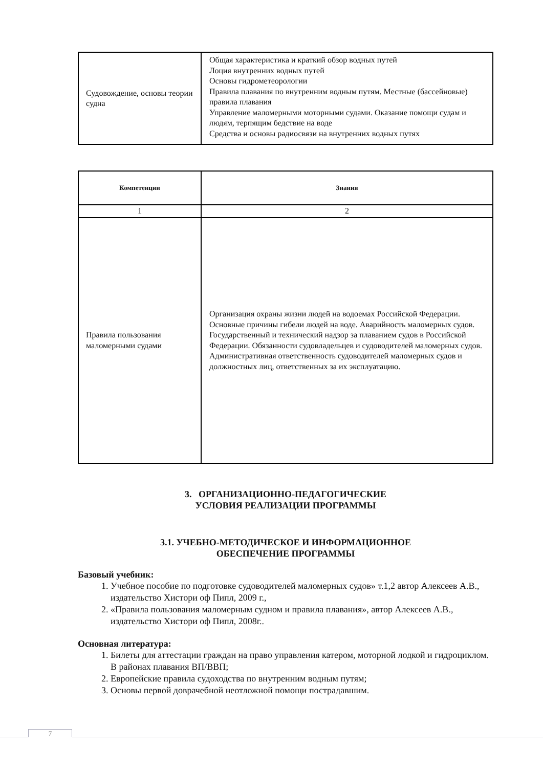| Судовождение, основы теории судна | Общая характеристика и краткий обзор водных путей Лоция внутренних водных путей Основы гидрометеорологии Правила плавания по внутренним водным путям. Местные (бассейновые) правила плавания Управление маломерными моторными судами. Оказание помощи судам и людям, терпящим бедствие на воде Средства и основы радиосвязи на внутренних водных путях |
| Компетенции | Знания |
| --- | --- |
| 1 | 2 |
| Правила пользования маломерными судами | Организация охраны жизни людей на водоемах Российской Федерации. Основные причины гибели людей на воде. Аварийность маломерных судов. Государственный и технический надзор за плаванием судов в Российской Федерации. Обязанности судовладельцев и судоводителей маломерных судов. Административная ответственность судоводителей маломерных судов и должностных лиц, ответственных за их эксплуатацию. |
3. ОРГАНИЗАЦИОННО-ПЕДАГОГИЧЕСКИЕ
УСЛОВИЯ РЕАЛИЗАЦИИ ПРОГРАММЫ
3.1. УЧЕБНО-МЕТОДИЧЕСКОЕ И ИНФОРМАЦИОННОЕ
ОБЕСПЕЧЕНИЕ ПРОГРАММЫ
Базовый учебник:
1. Учебное пособие по подготовке судоводителей маломерных судов» т.1,2 автор Алексеев А.В., издательство Хистори оф Пипл, 2009 г.,
2. «Правила пользования маломерным судном и правила плавания», автор Алексеев А.В., издательство Хистори оф Пипл, 2008г..
Основная литература:
1. Билеты для аттестации граждан на право управления катером, моторной лодкой и гидроциклом. В районах плавания ВП/ВВП;
2. Европейские правила судоходства по внутренним водным путям;
3. Основы первой доврачебной неотложной помощи пострадавшим.
7